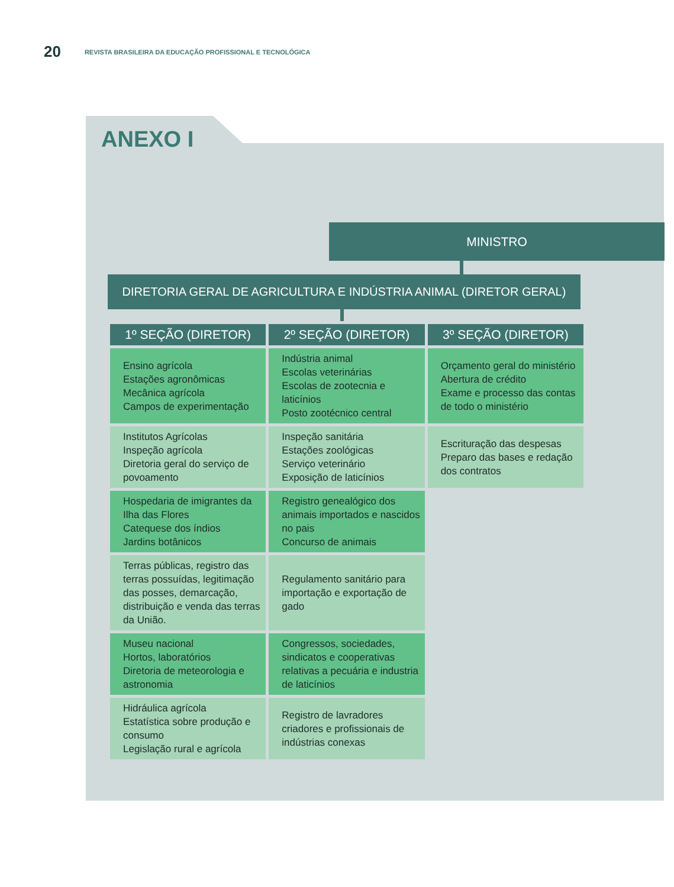20 REVISTA BRASILEIRA DA EDUCAÇÃO PROFISSIONAL E TECNOLÓGICA
ANEXO I
MINISTRO
DIRETORIA GERAL DE AGRICULTURA E INDÚSTRIA ANIMAL (DIRETOR GERAL)
| 1º SEÇÃO (DIRETOR) | 2º SEÇÃO (DIRETOR) | 3º SEÇÃO (DIRETOR) |
| --- | --- | --- |
| Ensino agrícola Estações agronômicas Mecânica agrícola Campos de experimentação | Indústria animal Escolas veterinárias Escolas de zootecnia e laticínios Posto zootécnico central | Orçamento geral do ministério Abertura de crédito Exame e processo das contas de todo o ministério |
| Institutos Agrícolas Inspeção agrícola Diretoria geral do serviço de povoamento | Inspeção sanitária Estações zoológicas Serviço veterinário Exposição de laticínios | Escrituração das despesas Preparo das bases e redação dos contratos |
| Hospedaria de imigrantes da Ilha das Flores Catequese dos índios Jardins botânicos | Registro genealógico dos animais importados e nascidos no pais Concurso de animais | |
| Terras públicas, registro das terras possuídas, legitimação das posses, demarcação, distribuição e venda das terras da União. | Regulamento sanitário para importação e exportação de gado | |
| Museu nacional Hortos, laboratórios Diretoria de meteorologia e astronomia | Congressos, sociedades, sindicatos e cooperativas relativas a pecuária e industria de laticínios | |
| Hidráulica agrícola Estatística sobre produção e consumo Legislação rural e agrícola | Registro de lavradores criadores e profissionais de indústrias conexas | |